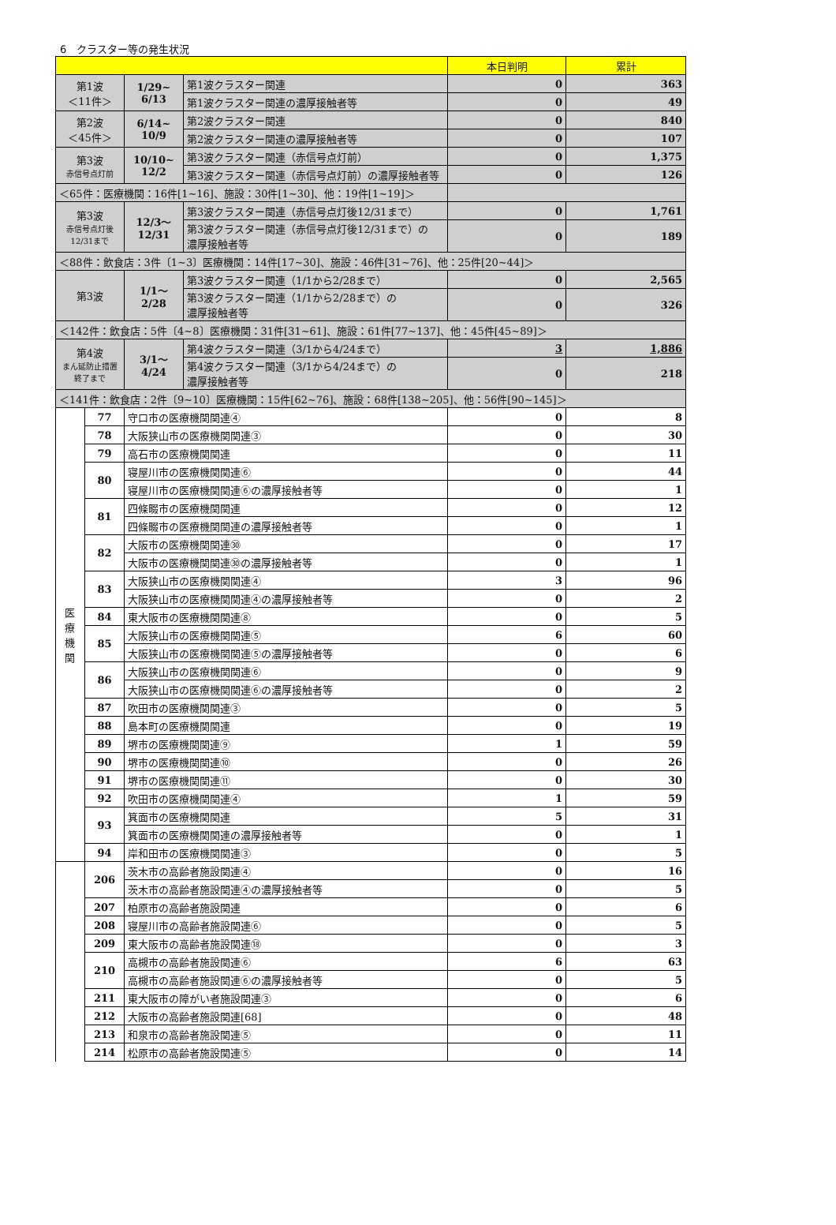6　クラスター等の発生状況
| | | | | 本日判明 | 累計 |
| --- | --- | --- | --- | --- | --- |
| 第1波 ＜11件＞ | | 1/29~ 6/13 | 第1波クラスター関連 | 0 | 363 |
| | | | 第1波クラスター関連の濃厚接触者等 | 0 | 49 |
| 第2波 ＜45件＞ | | 6/14~ 10/9 | 第2波クラスター関連 | 0 | 840 |
| | | | 第2波クラスター関連の濃厚接触者等 | 0 | 107 |
| 第3波 赤信号点灯前 | | 10/10~ 12/2 | 第3波クラスター関連（赤信号点灯前） | 0 | 1,375 |
| | | | 第3波クラスター関連（赤信号点灯前）の濃厚接触者等 | 0 | 126 |
| ＜65件：医療機関：16件[1~16]、施設：30件[1~30]、他：19件[1~19]＞ | | | | | |
| 第3波 赤信号点灯後 12/31まで | | 12/3～ 12/31 | 第3波クラスター関連（赤信号点灯後12/31まで） | 0 | 1,761 |
| | | | 第3波クラスター関連（赤信号点灯後12/31まで）の 濃厚接触者等 | 0 | 189 |
| ＜88件：飲食店：3件〔1~3〕医療機関：14件[17~30]、施設：46件[31~76]、他：25件[20~44]＞ | | | | | |
| 第3波 | | 1/1～ 2/28 | 第3波クラスター関連（1/1から2/28まで） | 0 | 2,565 |
| | | | 第3波クラスター関連（1/1から2/28まで）の 濃厚接触者等 | 0 | 326 |
| ＜142件：飲食店：5件〔4~8〕医療機関：31件[31~61]、施設：61件[77~137]、他：45件[45~89]＞ | | | | | |
| 第4波 まん延防止措置 終了まで | | 3/1～ 4/24 | 第4波クラスター関連（3/1から4/24まで） | 3 | 1,886 |
| | | | 第4波クラスター関連（3/1から4/24まで）の 濃厚接触者等 | 0 | 218 |
| ＜141件：飲食店：2件〔9~10〕医療機関：15件[62~76]、施設：68件[138~205]、他：56件[90~145]＞ | | | | | |
| 医 療 機 関 | 77 | 守口市の医療機関関連④ | | 0 | 8 |
| | 78 | 大阪狭山市の医療機関関連③ | | 0 | 30 |
| | 79 | 高石市の医療機関関連 | | 0 | 11 |
| | 80 | 寝屋川市の医療機関関連⑥ | | 0 | 44 |
| | | 寝屋川市の医療機関関連⑥の濃厚接触者等 | | 0 | 1 |
| | 81 | 四條畷市の医療機関関連 | | 0 | 12 |
| | | 四條畷市の医療機関関連の濃厚接触者等 | | 0 | 1 |
| | 82 | 大阪市の医療機関関連㉚ | | 0 | 17 |
| | | 大阪市の医療機関関連㉚の濃厚接触者等 | | 0 | 1 |
| | 83 | 大阪狭山市の医療機関関連④ | | 3 | 96 |
| | | 大阪狭山市の医療機関関連④の濃厚接触者等 | | 0 | 2 |
| | 84 | 東大阪市の医療機関関連⑧ | | 0 | 5 |
| | 85 | 大阪狭山市の医療機関関連⑤ | | 6 | 60 |
| | | 大阪狭山市の医療機関関連⑤の濃厚接触者等 | | 0 | 6 |
| | 86 | 大阪狭山市の医療機関関連⑥ | | 0 | 9 |
| | | 大阪狭山市の医療機関関連⑥の濃厚接触者等 | | 0 | 2 |
| | 87 | 吹田市の医療機関関連③ | | 0 | 5 |
| | 88 | 島本町の医療機関関連 | | 0 | 19 |
| | 89 | 堺市の医療機関関連⑨ | | 1 | 59 |
| | 90 | 堺市の医療機関関連⑩ | | 0 | 26 |
| | 91 | 堺市の医療機関関連⑪ | | 0 | 30 |
| | 92 | 吹田市の医療機関関連④ | | 1 | 59 |
| | 93 | 箕面市の医療機関関連 | | 5 | 31 |
| | | 箕面市の医療機関関連の濃厚接触者等 | | 0 | 1 |
| | 94 | 岸和田市の医療機関関連③ | | 0 | 5 |
| | 206 | 茨木市の高齢者施設関連④ | | 0 | 16 |
| | | 茨木市の高齢者施設関連④の濃厚接触者等 | | 0 | 5 |
| | 207 | 柏原市の高齢者施設関連 | | 0 | 6 |
| | 208 | 寝屋川市の高齢者施設関連⑥ | | 0 | 5 |
| | 209 | 東大阪市の高齢者施設関連⑱ | | 0 | 3 |
| | 210 | 高槻市の高齢者施設関連⑥ | | 6 | 63 |
| | | 高槻市の高齢者施設関連⑥の濃厚接触者等 | | 0 | 5 |
| | 211 | 東大阪市の障がい者施設関連③ | | 0 | 6 |
| | 212 | 大阪市の高齢者施設関連[68] | | 0 | 48 |
| | 213 | 和泉市の高齢者施設関連⑤ | | 0 | 11 |
| | 214 | 松原市の高齢者施設関連⑤ | | 0 | 14 |